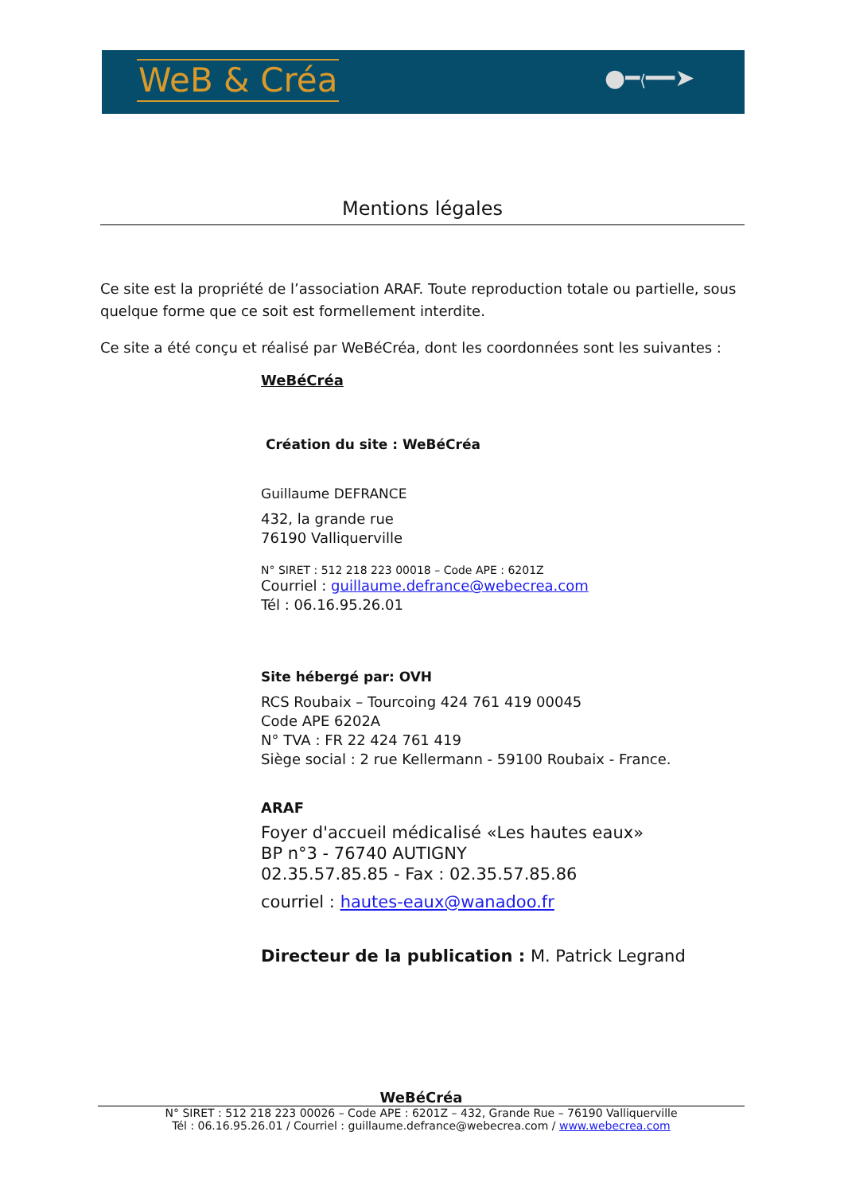WeB & Créa ●━⟨━━➤
Mentions légales
Ce site est la propriété de l’association ARAF. Toute reproduction totale ou partielle, sous quelque forme que ce soit est formellement interdite.
Ce site a été conçu et réalisé par WeBéCréa, dont les coordonnées sont les suivantes :
WeBéCréa
Création du site : WeBéCréa
Guillaume DEFRANCE
432, la grande rue
76190 Valliquerville
N° SIRET : 512 218 223 00018 – Code APE : 6201Z
Courriel : guillaume.defrance@webecrea.com
Tél : 06.16.95.26.01
Site hébergé par: OVH
RCS Roubaix – Tourcoing 424 761 419 00045
Code APE 6202A
N° TVA : FR 22 424 761 419
Siège social : 2 rue Kellermann - 59100 Roubaix - France.
ARAF
Foyer d'accueil médicalisé «Les hautes eaux»
BP n°3 - 76740 AUTIGNY
02.35.57.85.85 - Fax : 02.35.57.85.86
courriel : hautes-eaux@wanadoo.fr
Directeur de la publication : M. Patrick Legrand
WeBéCréa
N° SIRET : 512 218 223 00026 – Code APE : 6201Z – 432, Grande Rue – 76190 Valliquerville
Tél : 06.16.95.26.01 / Courriel : guillaume.defrance@webecrea.com / www.webecrea.com